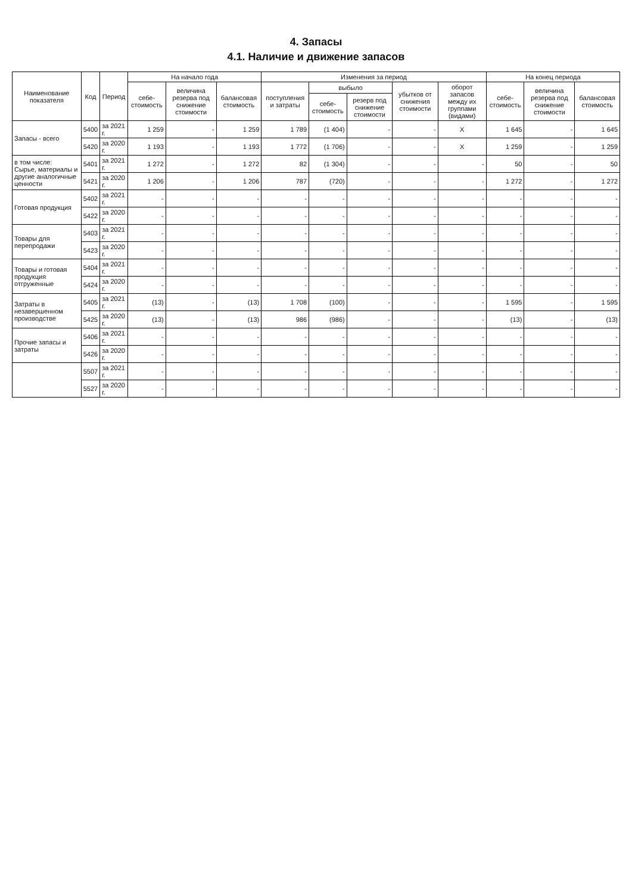4. Запасы
4.1. Наличие и движение запасов
| Наименование показателя | Код | Период | На начало года | | | Изменения за период | | | | | На конец периода | | |
| --- | --- | --- | --- | --- | --- | --- | --- | --- | --- | --- | --- | --- | --- |
| | | | себе-стоимость | величина резерва под снижение стоимости | балансовая стоимость | поступления и затраты | выбыло | | убытков от снижения стоимости | оборот запасов между их группами (видами) | себе-стоимость | величина резерва под снижение стоимости | балансовая стоимость |
| | | | | | | | себе-стоимость | резерв под снижение стоимости | | | | | |
| Запасы - всего | 5400 | за 2021 г. | 1 259 | - | 1 259 | 1 789 | (1 404) | - | - | X | 1 645 | - | 1 645 |
| | 5420 | за 2020 г. | 1 193 | - | 1 193 | 1 772 | (1 706) | - | - | X | 1 259 | - | 1 259 |
| в том числе: Сырье, материалы и другие аналогичные ценности | 5401 | за 2021 г. | 1 272 | - | 1 272 | 82 | (1 304) | - | - | - | 50 | - | 50 |
| | 5421 | за 2020 г. | 1 206 | - | 1 206 | 787 | (720) | - | - | - | 1 272 | - | 1 272 |
| Готовая продукция | 5402 | за 2021 г. | - | - | - | - | - | - | - | - | - | - | - |
| | 5422 | за 2020 г. | - | - | - | - | - | - | - | - | - | - | - |
| Товары для перепродажи | 5403 | за 2021 г. | - | - | - | - | - | - | - | - | - | - | - |
| | 5423 | за 2020 г. | - | - | - | - | - | - | - | - | - | - | - |
| Товары и готовая продукция отгруженные | 5404 | за 2021 г. | - | - | - | - | - | - | - | - | - | - | - |
| | 5424 | за 2020 г. | - | - | - | - | - | - | - | - | - | - | - |
| Затраты в незавершенном производстве | 5405 | за 2021 г. | (13) | - | (13) | 1 708 | (100) | - | - | - | 1 595 | - | 1 595 |
| | 5425 | за 2020 г. | (13) | - | (13) | 986 | (986) | - | - | - | (13) | - | (13) |
| Прочие запасы и затраты | 5406 | за 2021 г. | - | - | - | - | - | - | - | - | - | - | - |
| | 5426 | за 2020 г. | - | - | - | - | - | - | - | - | - | - | - |
| | 5507 | за 2021 г. | - | - | - | - | - | - | - | - | - | - | - |
| | 5527 | за 2020 г. | - | - | - | - | - | - | - | - | - | - | - |